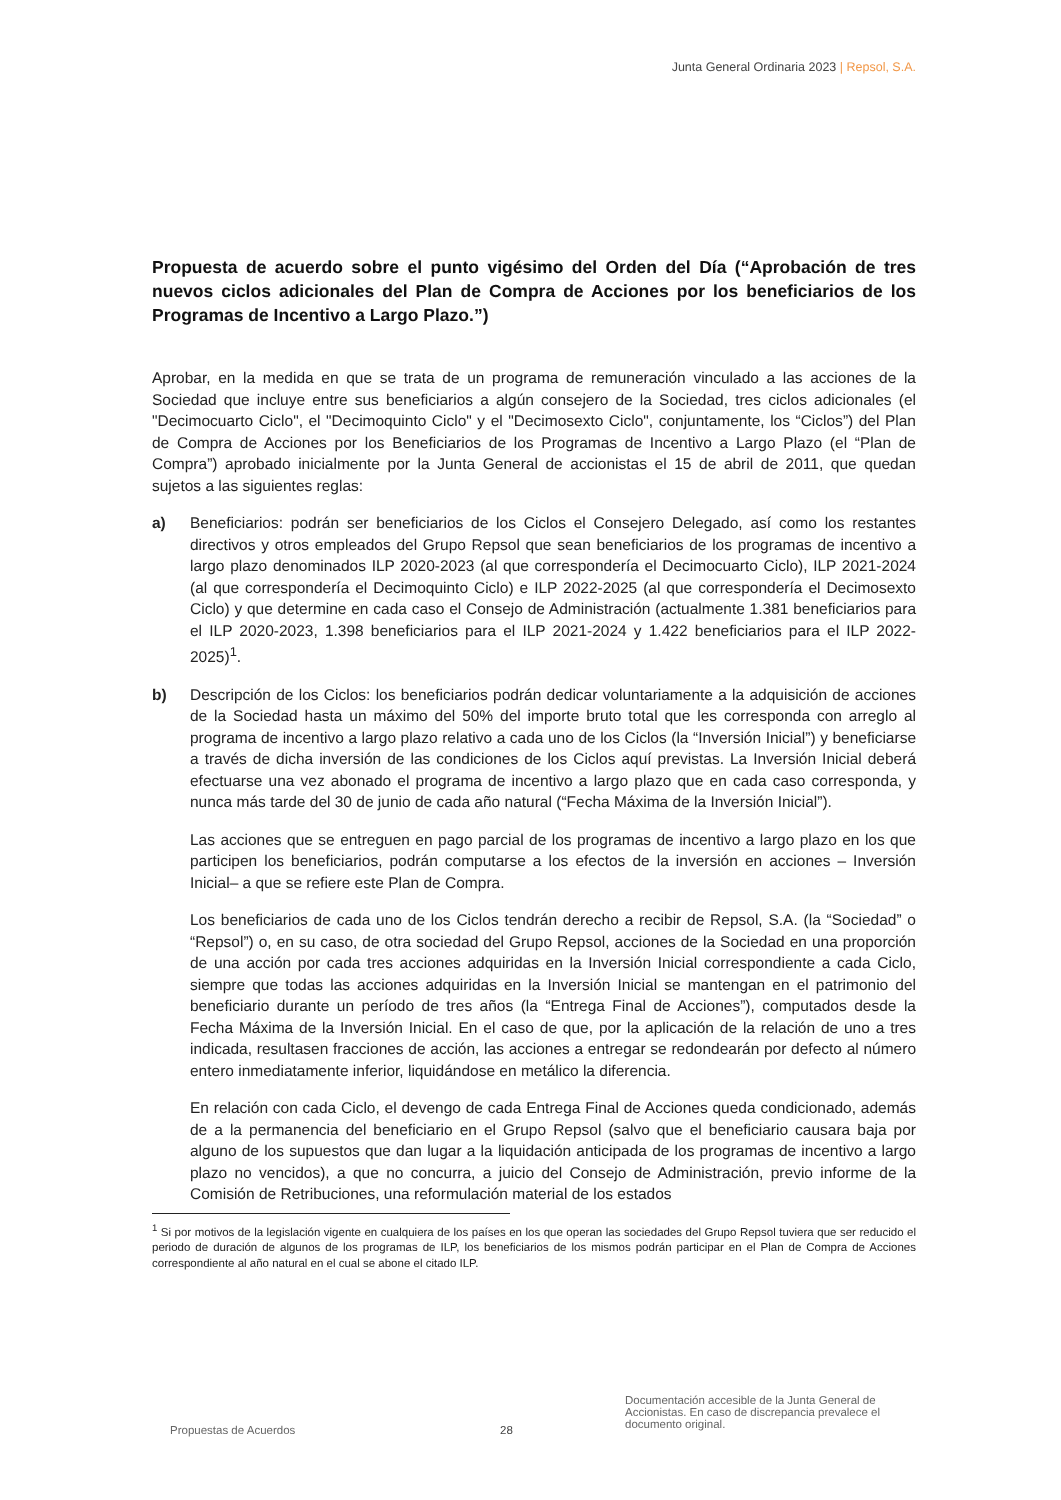Junta General Ordinaria 2023 | Repsol, S.A.
Propuesta de acuerdo sobre el punto vigésimo del Orden del Día (“Aprobación de tres nuevos ciclos adicionales del Plan de Compra de Acciones por los beneficiarios de los Programas de Incentivo a Largo Plazo.”)
Aprobar, en la medida en que se trata de un programa de remuneración vinculado a las acciones de la Sociedad que incluye entre sus beneficiarios a algún consejero de la Sociedad, tres ciclos adicionales (el "Decimocuarto Ciclo", el "Decimoquinto Ciclo" y el "Decimosexto Ciclo", conjuntamente, los “Ciclos”) del Plan de Compra de Acciones por los Beneficiarios de los Programas de Incentivo a Largo Plazo (el “Plan de Compra”) aprobado inicialmente por la Junta General de accionistas el 15 de abril de 2011, que quedan sujetos a las siguientes reglas:
a) Beneficiarios: podrán ser beneficiarios de los Ciclos el Consejero Delegado, así como los restantes directivos y otros empleados del Grupo Repsol que sean beneficiarios de los programas de incentivo a largo plazo denominados ILP 2020-2023 (al que correspondería el Decimocuarto Ciclo), ILP 2021-2024 (al que correspondería el Decimoquinto Ciclo) e ILP 2022-2025 (al que correspondería el Decimosexto Ciclo) y que determine en cada caso el Consejo de Administración (actualmente 1.381 beneficiarios para el ILP 2020-2023, 1.398 beneficiarios para el ILP 2021-2024 y 1.422 beneficiarios para el ILP 2022-2025)<sup>1</sup>.
b) Descripción de los Ciclos: los beneficiarios podrán dedicar voluntariamente a la adquisición de acciones de la Sociedad hasta un máximo del 50% del importe bruto total que les corresponda con arreglo al programa de incentivo a largo plazo relativo a cada uno de los Ciclos (la “Inversión Inicial”) y beneficiarse a través de dicha inversión de las condiciones de los Ciclos aquí previstas. La Inversión Inicial deberá efectuarse una vez abonado el programa de incentivo a largo plazo que en cada caso corresponda, y nunca más tarde del 30 de junio de cada año natural (“Fecha Máxima de la Inversión Inicial”).
Las acciones que se entreguen en pago parcial de los programas de incentivo a largo plazo en los que participen los beneficiarios, podrán computarse a los efectos de la inversión en acciones – Inversión Inicial– a que se refiere este Plan de Compra.
Los beneficiarios de cada uno de los Ciclos tendrán derecho a recibir de Repsol, S.A. (la “Sociedad” o “Repsol”) o, en su caso, de otra sociedad del Grupo Repsol, acciones de la Sociedad en una proporción de una acción por cada tres acciones adquiridas en la Inversión Inicial correspondiente a cada Ciclo, siempre que todas las acciones adquiridas en la Inversión Inicial se mantengan en el patrimonio del beneficiario durante un período de tres años (la “Entrega Final de Acciones”), computados desde la Fecha Máxima de la Inversión Inicial. En el caso de que, por la aplicación de la relación de uno a tres indicada, resultasen fracciones de acción, las acciones a entregar se redondearán por defecto al número entero inmediatamente inferior, liquidándose en metálico la diferencia.
En relación con cada Ciclo, el devengo de cada Entrega Final de Acciones queda condicionado, además de a la permanencia del beneficiario en el Grupo Repsol (salvo que el beneficiario causara baja por alguno de los supuestos que dan lugar a la liquidación anticipada de los programas de incentivo a largo plazo no vencidos), a que no concurra, a juicio del Consejo de Administración, previo informe de la Comisión de Retribuciones, una reformulación material de los estados
<sup>1</sup> Si por motivos de la legislación vigente en cualquiera de los países en los que operan las sociedades del Grupo Repsol tuviera que ser reducido el periodo de duración de algunos de los programas de ILP, los beneficiarios de los mismos podrán participar en el Plan de Compra de Acciones correspondiente al año natural en el cual se abone el citado ILP.
Propuestas de Acuerdos 28
Documentación accesible de la Junta General de Accionistas. En caso de discrepancia prevalece el documento original.